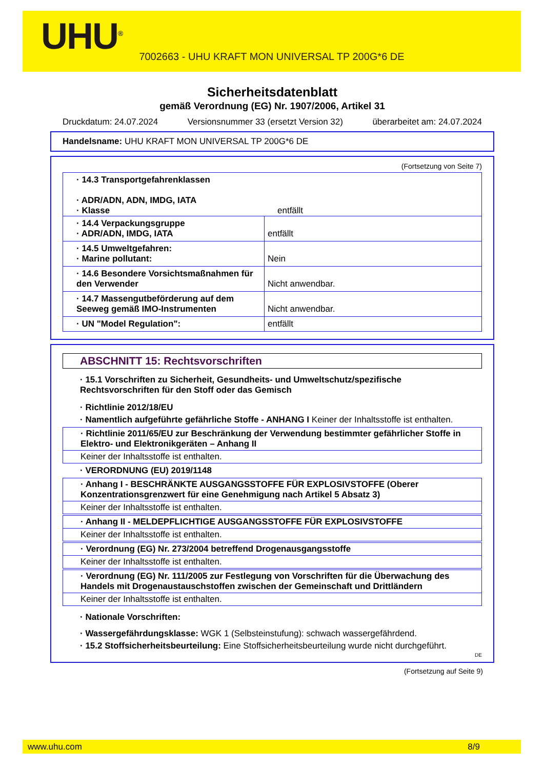UHU<sup>®</sup>
7002663 - UHU KRAFT MON UNIVERSAL TP 200G*6 DE
Sicherheitsdatenblatt
gemäß Verordnung (EG) Nr. 1907/2006, Artikel 31
Druckdatum: 24.07.2024 Versionsnummer 33 (ersetzt Version 32) überarbeitet am: 24.07.2024
Handelsname: UHU KRAFT MON UNIVERSAL TP 200G*6 DE
(Fortsetzung von Seite 7)
| · 14.3 Transportgefahrenklassen · ADR/ADN, ADN, IMDG, IATA · Klasse entfällt | |
| · 14.4 Verpackungsgruppe · ADR/ADN, IMDG, IATA | entfällt |
| · 14.5 Umweltgefahren: · Marine pollutant: | Nein |
| · 14.6 Besondere Vorsichtsmaßnahmen für den Verwender | Nicht anwendbar. |
| · 14.7 Massengutbeförderung auf dem Seeweg gemäß IMO-Instrumenten | Nicht anwendbar. |
| · UN "Model Regulation": | entfällt |
ABSCHNITT 15: Rechtsvorschriften
· 15.1 Vorschriften zu Sicherheit, Gesundheits- und Umweltschutz/spezifische Rechtsvorschriften für den Stoff oder das Gemisch
· Richtlinie 2012/18/EU
· Namentlich aufgeführte gefährliche Stoffe - ANHANG I Keiner der Inhaltsstoffe ist enthalten.
· Richtlinie 2011/65/EU zur Beschränkung der Verwendung bestimmter gefährlicher Stoffe in Elektro- und Elektronikgeräten – Anhang II
Keiner der Inhaltsstoffe ist enthalten.
· VERORDNUNG (EU) 2019/1148
· Anhang I - BESCHRÄNKTE AUSGANGSSTOFFE FÜR EXPLOSIVSTOFFE (Oberer Konzentrationsgrenzwert für eine Genehmigung nach Artikel 5 Absatz 3)
Keiner der Inhaltsstoffe ist enthalten.
· Anhang II - MELDEPFLICHTIGE AUSGANGSSTOFFE FÜR EXPLOSIVSTOFFE
Keiner der Inhaltsstoffe ist enthalten.
· Verordnung (EG) Nr. 273/2004 betreffend Drogenausgangsstoffe
Keiner der Inhaltsstoffe ist enthalten.
· Verordnung (EG) Nr. 111/2005 zur Festlegung von Vorschriften für die Überwachung des Handels mit Drogenaustauschstoffen zwischen der Gemeinschaft und Drittländern
Keiner der Inhaltsstoffe ist enthalten.
· Nationale Vorschriften:
· Wassergefährdungsklasse: WGK 1 (Selbsteinstufung): schwach wassergefährdend.
· 15.2 Stoffsicherheitsbeurteilung: Eine Stoffsicherheitsbeurteilung wurde nicht durchgeführt.
DE
(Fortsetzung auf Seite 9)
www.uhu.com 8/9